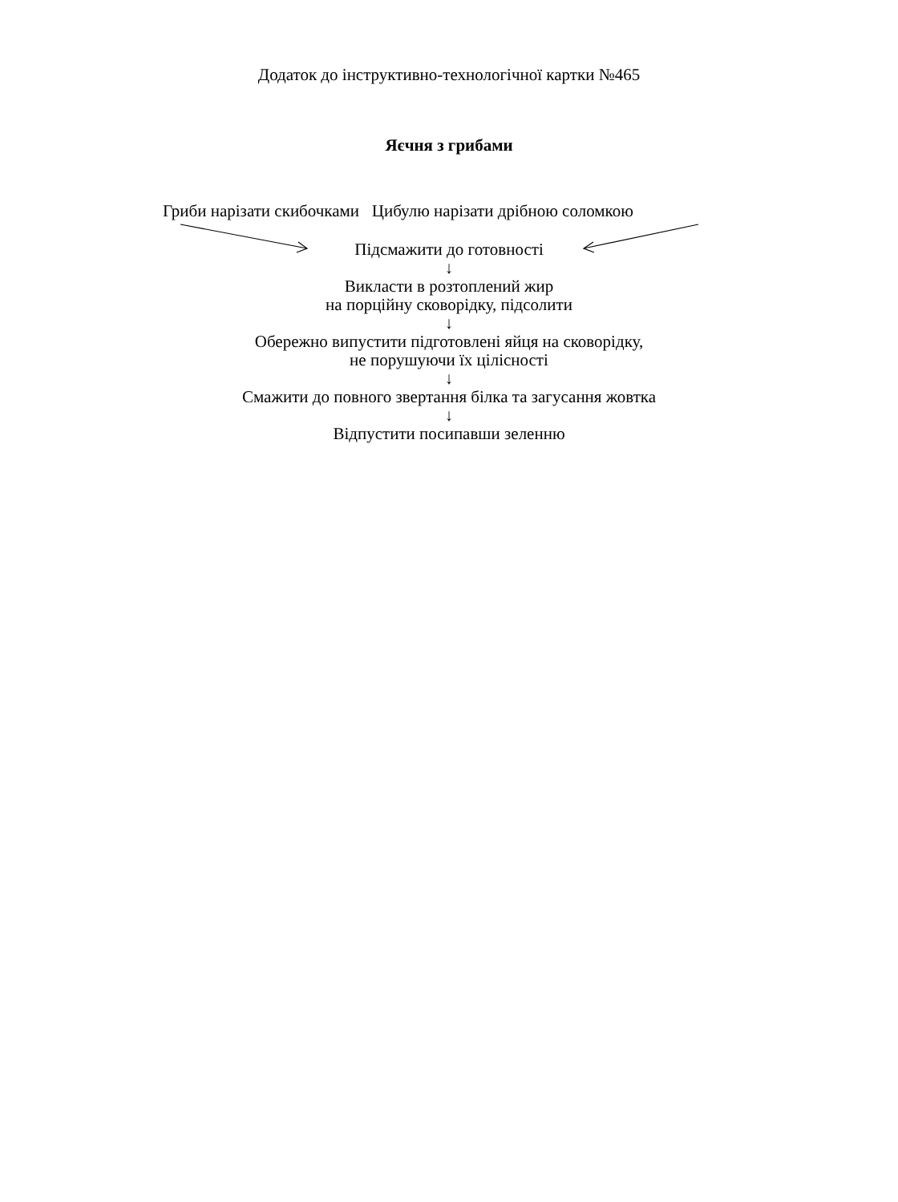Додаток до інструктивно-технологічної картки №465
Яєчня з грибами
Гриби нарізати скибочками Цибулю нарізати дрібною соломкою
Підсмажити до готовності
↓
Викласти в розтоплений жир
на порційну сковорідку, підсолити
↓
Обережно випустити підготовлені яйця на сковорідку,
не порушуючи їх цілісності
↓
Смажити до повного звертання білка та загусання жовтка
↓
Відпустити посипавши зеленню